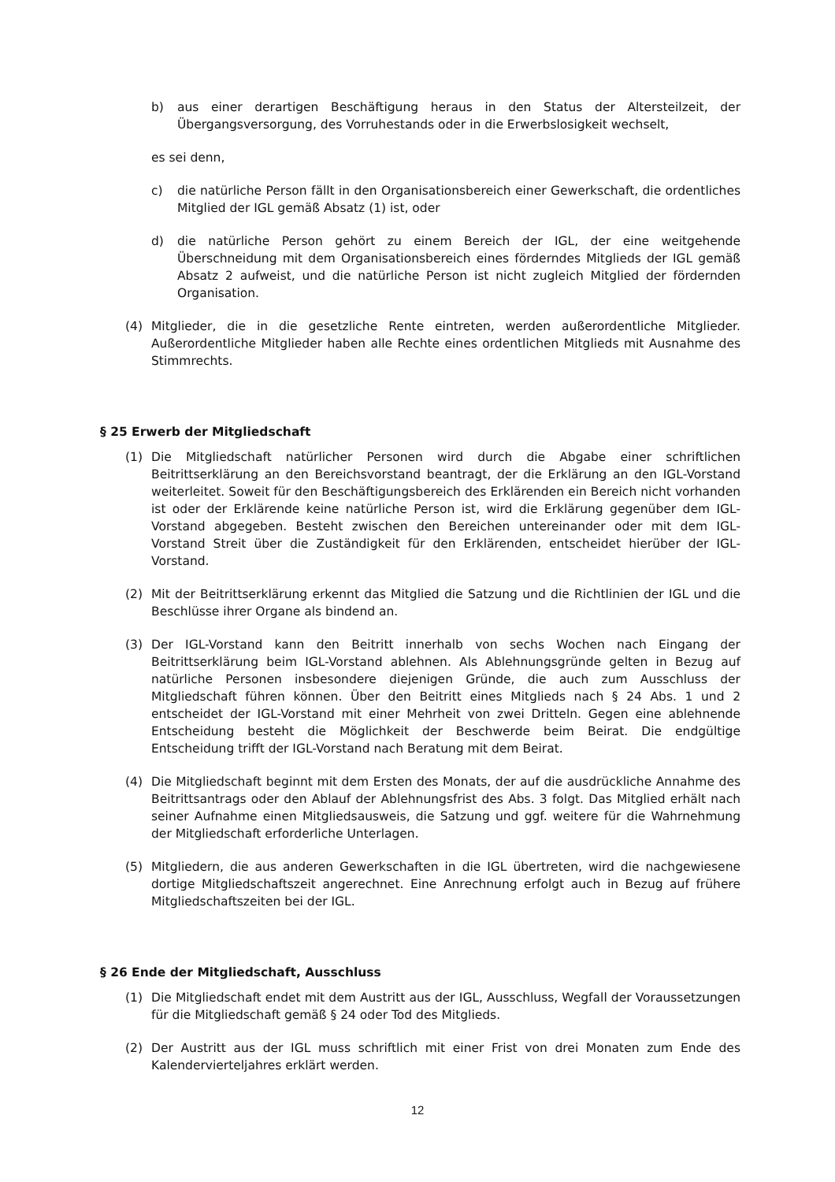b) aus einer derartigen Beschäftigung heraus in den Status der Altersteilzeit, der Übergangsversorgung, des Vorruhestands oder in die Erwerbslosigkeit wechselt,
es sei denn,
c) die natürliche Person fällt in den Organisationsbereich einer Gewerkschaft, die ordentliches Mitglied der IGL gemäß Absatz (1) ist, oder
d) die natürliche Person gehört zu einem Bereich der IGL, der eine weitgehende Überschneidung mit dem Organisationsbereich eines förderndes Mitglieds der IGL gemäß Absatz 2 aufweist, und die natürliche Person ist nicht zugleich Mitglied der fördernden Organisation.
(4) Mitglieder, die in die gesetzliche Rente eintreten, werden außerordentliche Mitglieder. Außerordentliche Mitglieder haben alle Rechte eines ordentlichen Mitglieds mit Ausnahme des Stimmrechts.
§ 25 Erwerb der Mitgliedschaft
(1) Die Mitgliedschaft natürlicher Personen wird durch die Abgabe einer schriftlichen Beitrittserklärung an den Bereichsvorstand beantragt, der die Erklärung an den IGL-Vorstand weiterleitet. Soweit für den Beschäftigungsbereich des Erklärenden ein Bereich nicht vorhanden ist oder der Erklärende keine natürliche Person ist, wird die Erklärung gegenüber dem IGL-Vorstand abgegeben. Besteht zwischen den Bereichen untereinander oder mit dem IGL-Vorstand Streit über die Zuständigkeit für den Erklärenden, entscheidet hierüber der IGL-Vorstand.
(2) Mit der Beitrittserklärung erkennt das Mitglied die Satzung und die Richtlinien der IGL und die Beschlüsse ihrer Organe als bindend an.
(3) Der IGL-Vorstand kann den Beitritt innerhalb von sechs Wochen nach Eingang der Beitrittserklärung beim IGL-Vorstand ablehnen. Als Ablehnungsgründe gelten in Bezug auf natürliche Personen insbesondere diejenigen Gründe, die auch zum Ausschluss der Mitgliedschaft führen können. Über den Beitritt eines Mitglieds nach § 24 Abs. 1 und 2 entscheidet der IGL-Vorstand mit einer Mehrheit von zwei Dritteln. Gegen eine ablehnende Entscheidung besteht die Möglichkeit der Beschwerde beim Beirat. Die endgültige Entscheidung trifft der IGL-Vorstand nach Beratung mit dem Beirat.
(4) Die Mitgliedschaft beginnt mit dem Ersten des Monats, der auf die ausdrückliche Annahme des Beitrittsantrags oder den Ablauf der Ablehnungsfrist des Abs. 3 folgt. Das Mitglied erhält nach seiner Aufnahme einen Mitgliedsausweis, die Satzung und ggf. weitere für die Wahrnehmung der Mitgliedschaft erforderliche Unterlagen.
(5) Mitgliedern, die aus anderen Gewerkschaften in die IGL übertreten, wird die nachgewiesene dortige Mitgliedschaftszeit angerechnet. Eine Anrechnung erfolgt auch in Bezug auf frühere Mitgliedschaftszeiten bei der IGL.
§ 26 Ende der Mitgliedschaft, Ausschluss
(1) Die Mitgliedschaft endet mit dem Austritt aus der IGL, Ausschluss, Wegfall der Voraussetzungen für die Mitgliedschaft gemäß § 24 oder Tod des Mitglieds.
(2) Der Austritt aus der IGL muss schriftlich mit einer Frist von drei Monaten zum Ende des Kalendervierteljahres erklärt werden.
12